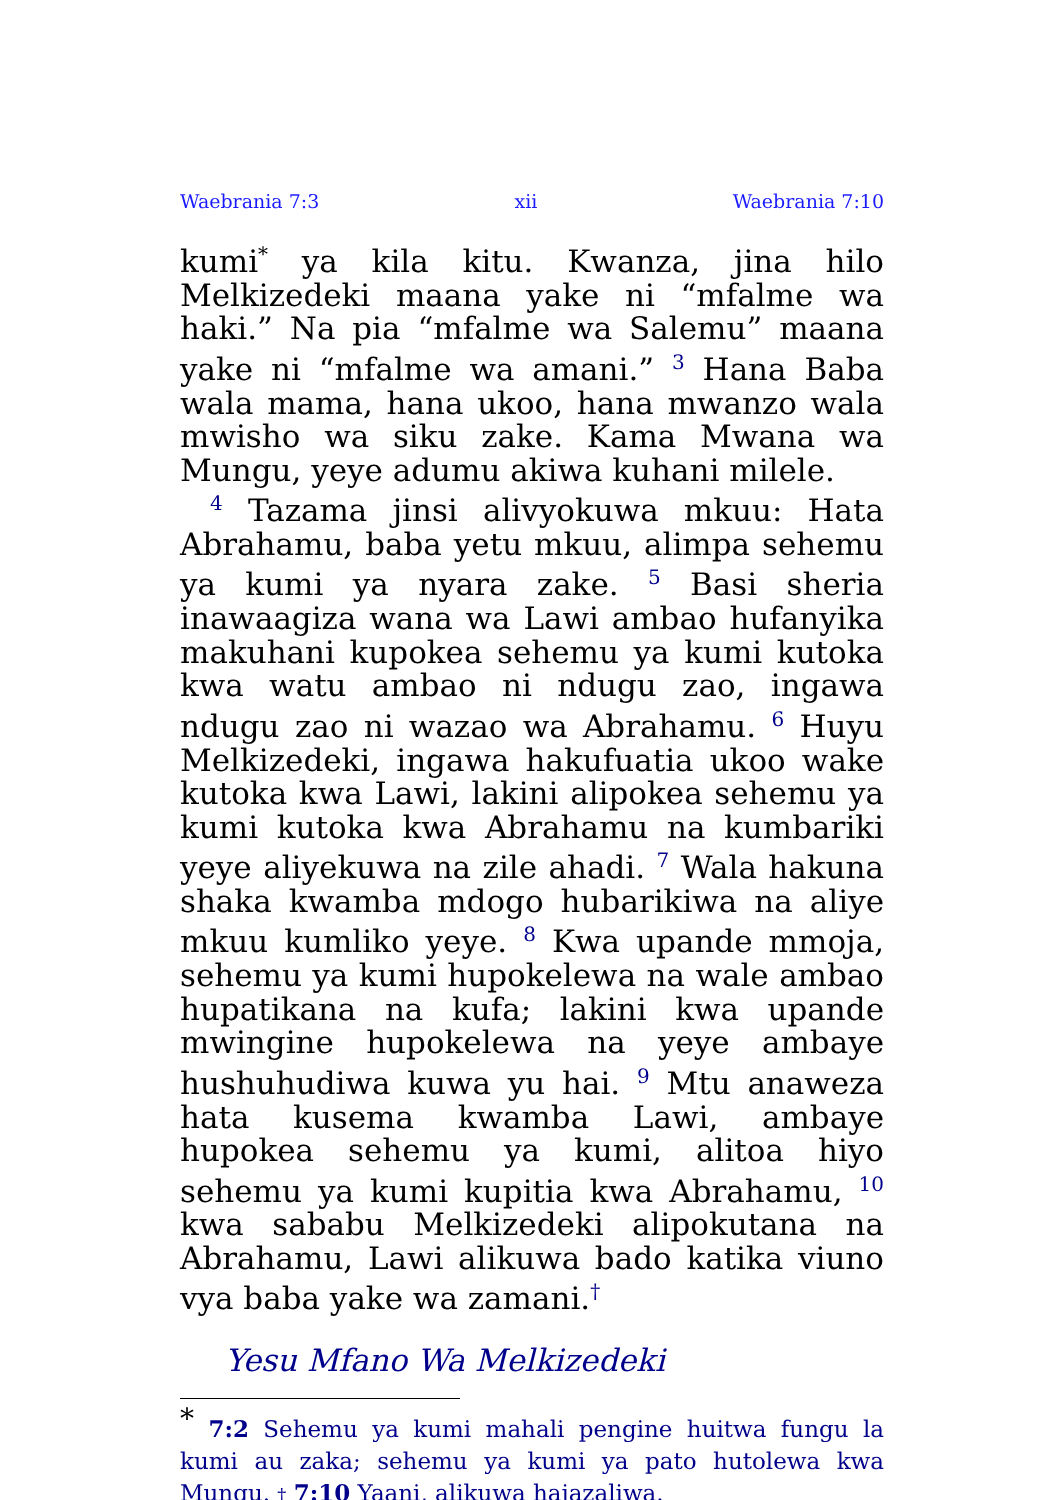Waebrania 7:3 xii Waebrania 7:10
kumi<sup>*</sup> ya kila kitu. Kwanza, jina hilo Melkizedeki maana yake ni “mfalme wa haki.” Na pia “mfalme wa Salemu” maana yake ni “mfalme wa amani.” <sup>3</sup> Hana Baba wala mama, hana ukoo, hana mwanzo wala mwisho wa siku zake. Kama Mwana wa Mungu, yeye adumu akiwa kuhani milele.
<sup>4</sup> Tazama jinsi alivyokuwa mkuu: Hata Abrahamu, baba yetu mkuu, alimpa sehemu ya kumi ya nyara zake. <sup>5</sup> Basi sheria inawaagiza wana wa Lawi ambao hufanyika makuhani kupokea sehemu ya kumi kutoka kwa watu ambao ni ndugu zao, ingawa ndugu zao ni wazao wa Abrahamu. <sup>6</sup> Huyu Melkizedeki, ingawa hakufuatia ukoo wake kutoka kwa Lawi, lakini alipokea sehemu ya kumi kutoka kwa Abrahamu na kumbariki yeye aliyekuwa na zile ahadi. <sup>7</sup> Wala hakuna shaka kwamba mdogo hubarikiwa na aliye mkuu kumliko yeye. <sup>8</sup> Kwa upande mmoja, sehemu ya kumi hupokelewa na wale ambao hupatikana na kufa; lakini kwa upande mwingine hupokelewa na yeye ambaye hushuhudiwa kuwa yu hai. <sup>9</sup> Mtu anaweza hata kusema kwamba Lawi, ambaye hupokea sehemu ya kumi, alitoa hiyo sehemu ya kumi kupitia kwa Abrahamu, <sup>10</sup> kwa sababu Melkizedeki alipokutana na Abrahamu, Lawi alikuwa bado katika viuno vya baba yake wa zamani.<sup>†</sup>
Yesu Mfano Wa Melkizedeki
<sup>*</sup> 7:2 Sehemu ya kumi mahali pengine huitwa fungu la kumi au zaka; sehemu ya kumi ya pato hutolewa kwa Mungu. † 7:10 Yaani, alikuwa hajazaliwa.